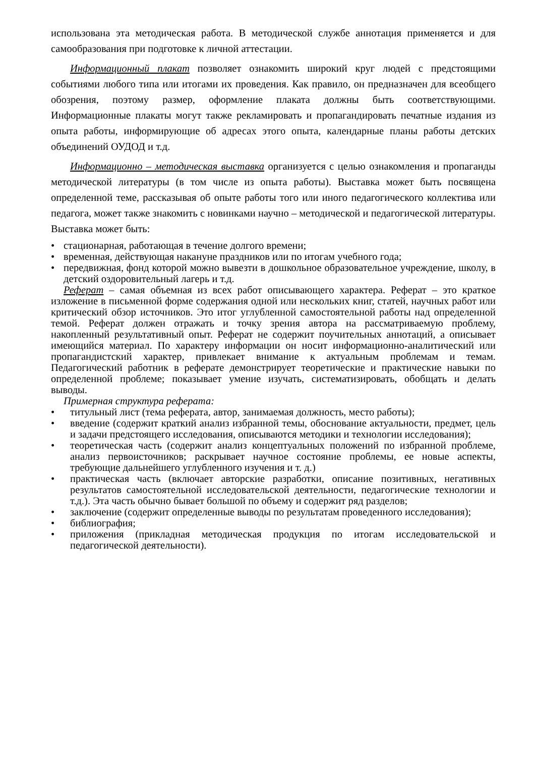использована эта методическая работа. В методической службе аннотация применяется и для самообразования при подготовке к личной аттестации.
Информационный плакат позволяет ознакомить широкий круг людей с предстоящими событиями любого типа или итогами их проведения. Как правило, он предназначен для всеобщего обозрения, поэтому размер, оформление плаката должны быть соответствующими. Информационные плакаты могут также рекламировать и пропагандировать печатные издания из опыта работы, информирующие об адресах этого опыта, календарные планы работы детских объединений ОУДОД и т.д.
Информационно – методическая выставка организуется с целью ознакомления и пропаганды методической литературы (в том числе из опыта работы). Выставка может быть посвящена определенной теме, рассказывая об опыте работы того или иного педагогического коллектива или педагога, может также знакомить с новинками научно – методической и педагогической литературы. Выставка может быть:
• стационарная, работающая в течение долгого времени;
• временная, действующая накануне праздников или по итогам учебного года;
• передвижная, фонд которой можно вывезти в дошкольное образовательное учреждение, школу, в детский оздоровительный лагерь и т.д.
Реферат – самая объемная из всех работ описывающего характера. Реферат – это краткое изложение в письменной форме содержания одной или нескольких книг, статей, научных работ или критический обзор источников. Это итог углубленной самостоятельной работы над определенной темой. Реферат должен отражать и точку зрения автора на рассматриваемую проблему, накопленный результативный опыт. Реферат не содержит поучительных аннотаций, а описывает имеющийся материал. По характеру информации он носит информационно-аналитический или пропагандистский характер, привлекает внимание к актуальным проблемам и темам. Педагогический работник в реферате демонстрирует теоретические и практические навыки по определенной проблеме; показывает умение изучать, систематизировать, обобщать и делать выводы.
Примерная структура реферата:
• титульный лист (тема реферата, автор, занимаемая должность, место работы);
• введение (содержит краткий анализ избранной темы, обоснование актуальности, предмет, цель и задачи предстоящего исследования, описываются методики и технологии исследования);
• теоретическая часть (содержит анализ концептуальных положений по избранной проблеме, анализ первоисточников; раскрывает научное состояние проблемы, ее новые аспекты, требующие дальнейшего углубленного изучения и т. д.)
• практическая часть (включает авторские разработки, описание позитивных, негативных результатов самостоятельной исследовательской деятельности, педагогические технологии и т.д.). Эта часть обычно бывает большой по объему и содержит ряд разделов;
• заключение (содержит определенные выводы по результатам проведенного исследования);
• библиография;
• приложения (прикладная методическая продукция по итогам исследовательской и педагогической деятельности).